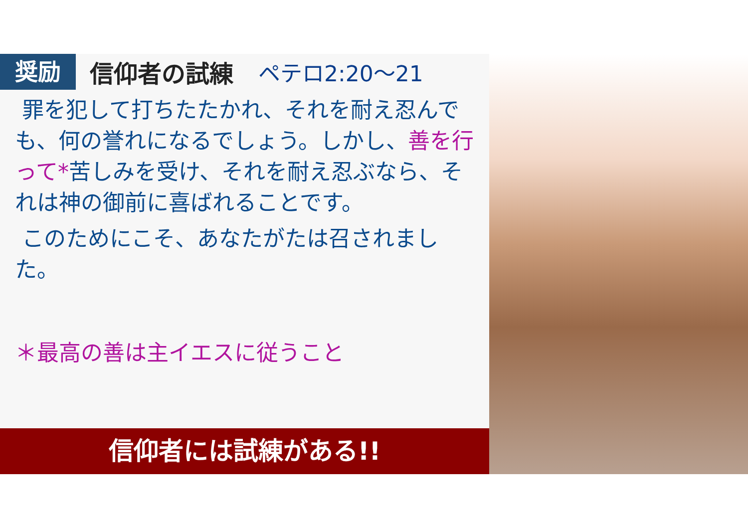奨励
信仰者の試練 ペテロ2:20～21
罪を犯して打ちたたかれ、それを耐え忍んでも、何の誉れになるでしょう。しかし、善を行って*苦しみを受け、それを耐え忍ぶなら、それは神の御前に喜ばれることです。
このためにこそ、あなたがたは召されました。
＊最高の善は主イエスに従うこと
信仰者には試練がある!!